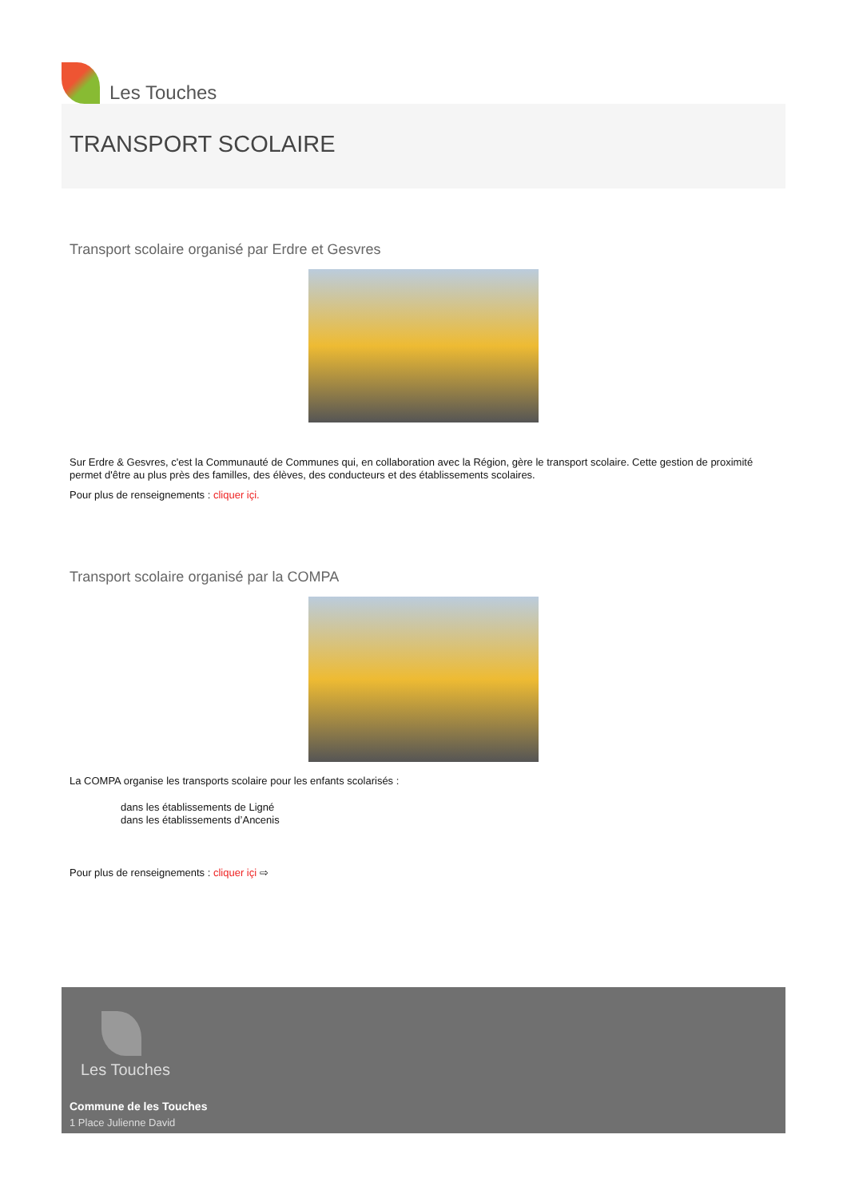Les Touches
TRANSPORT SCOLAIRE
Transport scolaire organisé par Erdre et Gesvres
Sur Erdre & Gesvres, c'est la Communauté de Communes qui, en collaboration avec la Région, gère le transport scolaire. Cette gestion de proximité permet d'être au plus près des familles, des élèves, des conducteurs et des établissements scolaires.
Pour plus de renseignements : cliquer içi.
Transport scolaire organisé par la COMPA
La COMPA organise les transports scolaire pour les enfants scolarisés :
dans les établissements de Ligné
dans les établissements d’Ancenis
Pour plus de renseignements : cliquer içi ⇨
Les Touches
Commune de les Touches
1 Place Julienne David